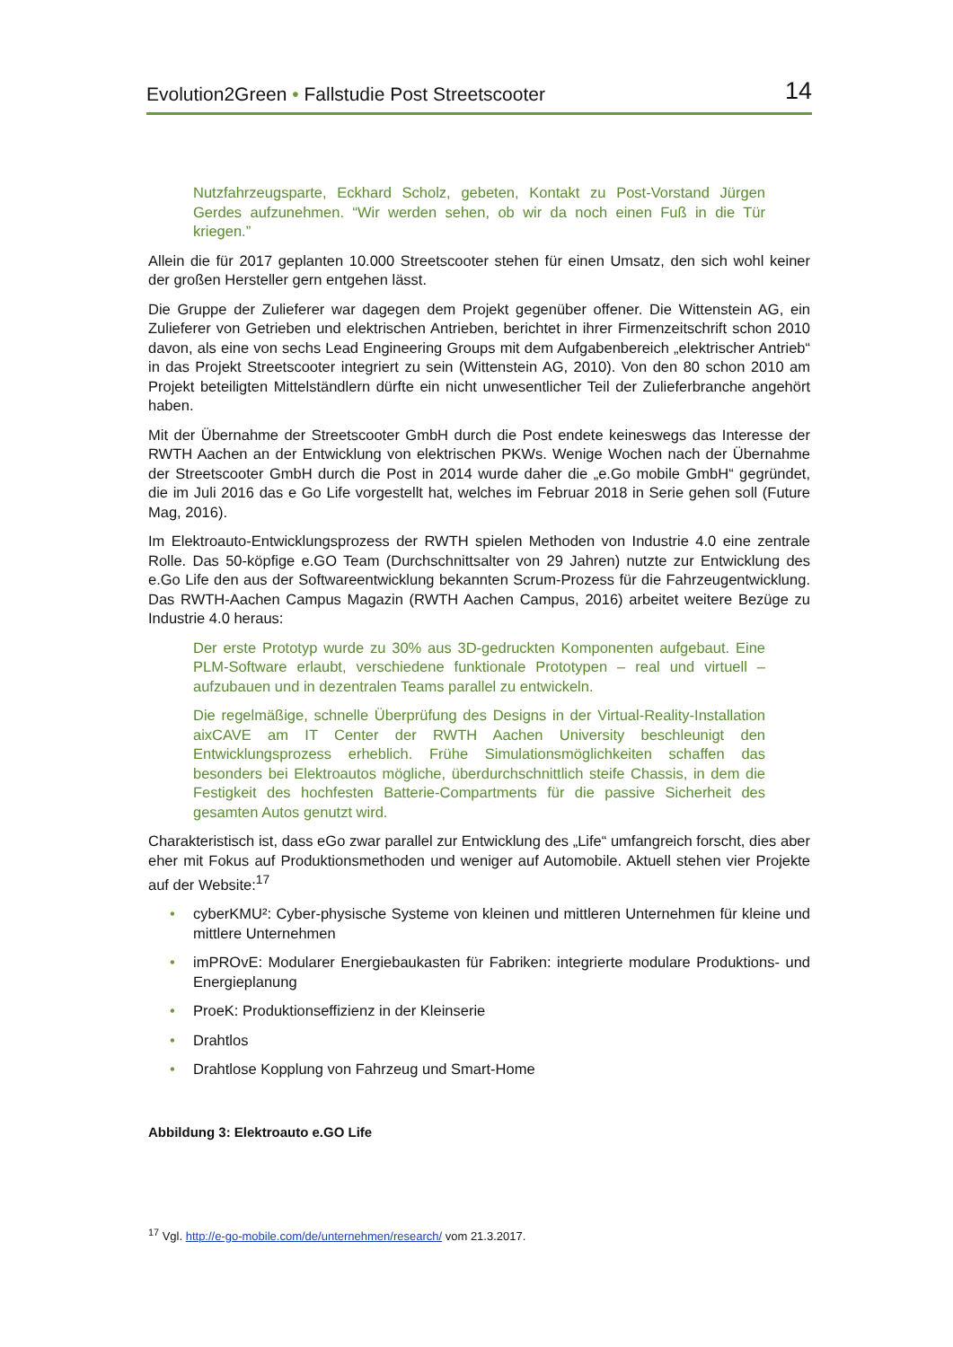Evolution2Green • Fallstudie Post Streetscooter
14
Nutzfahrzeugsparte, Eckhard Scholz, gebeten, Kontakt zu Post-Vorstand Jürgen Gerdes aufzunehmen. “Wir werden sehen, ob wir da noch einen Fuß in die Tür kriegen.”
Allein die für 2017 geplanten 10.000 Streetscooter stehen für einen Umsatz, den sich wohl keiner der großen Hersteller gern entgehen lässt.
Die Gruppe der Zulieferer war dagegen dem Projekt gegenüber offener. Die Wittenstein AG, ein Zulieferer von Getrieben und elektrischen Antrieben, berichtet in ihrer Firmenzeitschrift schon 2010 davon, als eine von sechs Lead Engineering Groups mit dem Aufgabenbereich „elektrischer Antrieb“ in das Projekt Streetscooter integriert zu sein (Wittenstein AG, 2010). Von den 80 schon 2010 am Projekt beteiligten Mittelständlern dürfte ein nicht unwesentlicher Teil der Zulieferbranche angehört haben.
Mit der Übernahme der Streetscooter GmbH durch die Post endete keineswegs das Interesse der RWTH Aachen an der Entwicklung von elektrischen PKWs. Wenige Wochen nach der Übernahme der Streetscooter GmbH durch die Post in 2014 wurde daher die „e.Go mobile GmbH“ gegründet, die im Juli 2016 das e Go Life vorgestellt hat, welches im Februar 2018 in Serie gehen soll (Future Mag, 2016).
Im Elektroauto-Entwicklungsprozess der RWTH spielen Methoden von Industrie 4.0 eine zentrale Rolle. Das 50-köpfige e.GO Team (Durchschnittsalter von 29 Jahren) nutzte zur Entwicklung des e.Go Life den aus der Softwareentwicklung bekannten Scrum-Prozess für die Fahrzeugentwicklung. Das RWTH-Aachen Campus Magazin (RWTH Aachen Campus, 2016) arbeitet weitere Bezüge zu Industrie 4.0 heraus:
Der erste Prototyp wurde zu 30% aus 3D-gedruckten Komponenten aufgebaut. Eine PLM-Software erlaubt, verschiedene funktionale Prototypen – real und virtuell – aufzubauen und in dezentralen Teams parallel zu entwickeln.
Die regelmäßige, schnelle Überprüfung des Designs in der Virtual-Reality-Installation aixCAVE am IT Center der RWTH Aachen University beschleunigt den Entwicklungsprozess erheblich. Frühe Simulationsmöglichkeiten schaffen das besonders bei Elektroautos mögliche, überdurchschnittlich steife Chassis, in dem die Festigkeit des hochfesten Batterie-Compartments für die passive Sicherheit des gesamten Autos genutzt wird.
Charakteristisch ist, dass eGo zwar parallel zur Entwicklung des „Life“ umfangreich forscht, dies aber eher mit Fokus auf Produktionsmethoden und weniger auf Automobile. Aktuell stehen vier Projekte auf der Website:<sup>17</sup>
• cyberKMU²: Cyber-physische Systeme von kleinen und mittleren Unternehmen für kleine und mittlere Unternehmen
• imPROvE: Modularer Energiebaukasten für Fabriken: integrierte modulare Produktions- und Energieplanung
• ProeK: Produktionseffizienz in der Kleinserie
• Drahtlos
• Drahtlose Kopplung von Fahrzeug und Smart-Home
Abbildung 3: Elektroauto e.GO Life
<sup>17</sup> Vgl. http://e-go-mobile.com/de/unternehmen/research/ vom 21.3.2017.